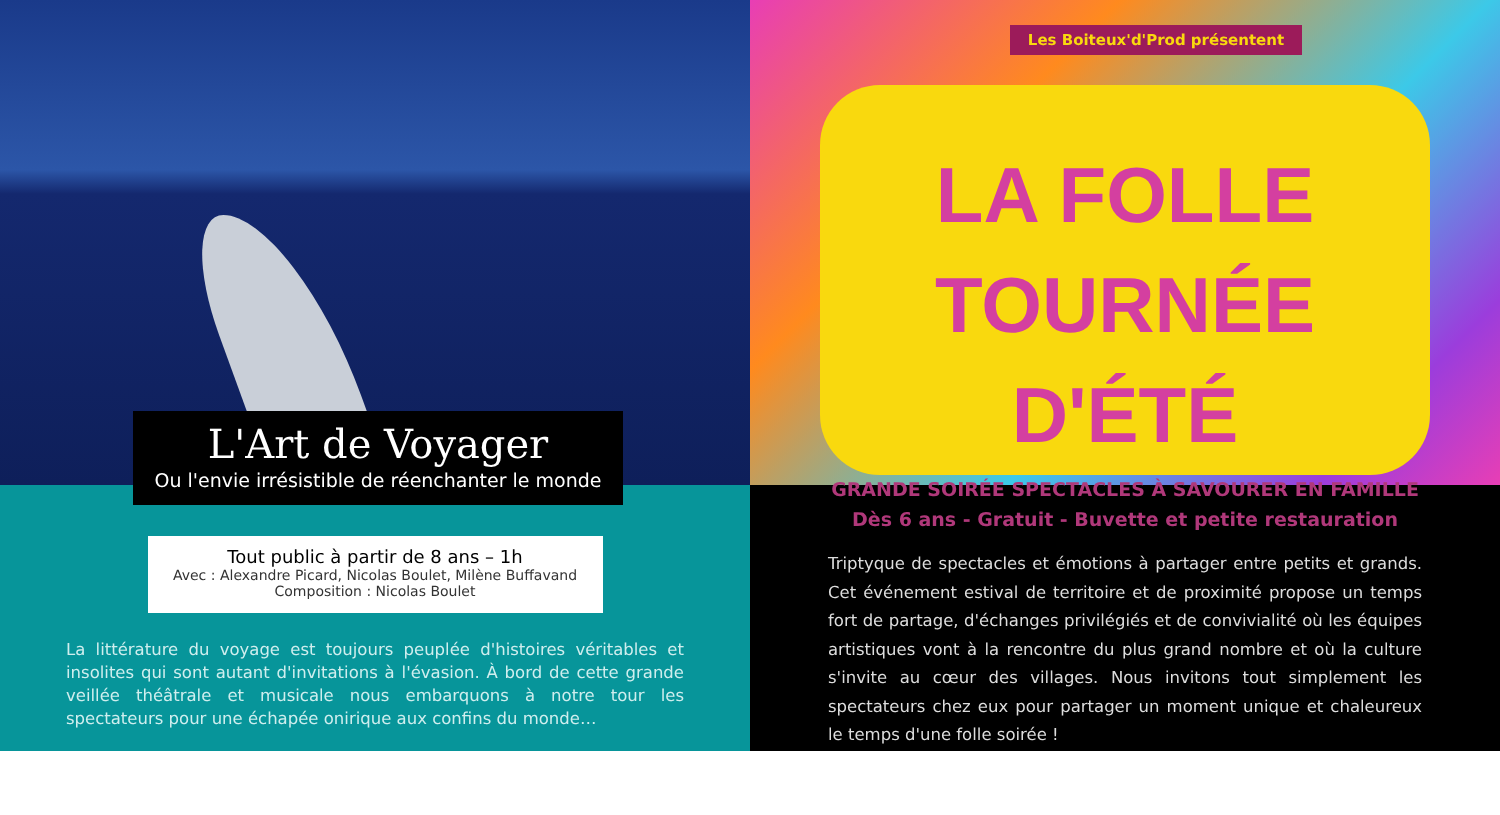L'Art de Voyager
Ou l'envie irrésistible de réenchanter le monde
Tout public à partir de 8 ans – 1h
Avec : Alexandre Picard, Nicolas Boulet, Milène Buffavand
Composition : Nicolas Boulet
La littérature du voyage est toujours peuplée d'histoires véritables et insolites qui sont autant d'invitations à l'évasion. À bord de cette grande veillée théâtrale et musicale nous embarquons à notre tour les spectateurs pour une échapée onirique aux confins du monde…
LA FOLLE
TOURNÉE D'ÉTÉ
GRANDE SOIRÉE SPECTACLES À SAVOURER EN FAMILLE
Dès 6 ans - Gratuit - Buvette et petite restauration
Les Boiteux'd'Prod présentent
Triptyque de spectacles et émotions à partager entre petits et grands. Cet événement estival de territoire et de proximité propose un temps fort de partage, d'échanges privilégiés et de convivialité où les équipes artistiques vont à la rencontre du plus grand nombre et où la culture s'invite au cœur des villages. Nous invitons tout simplement les spectateurs chez eux pour partager un moment unique et chaleureux le temps d'une folle soirée !